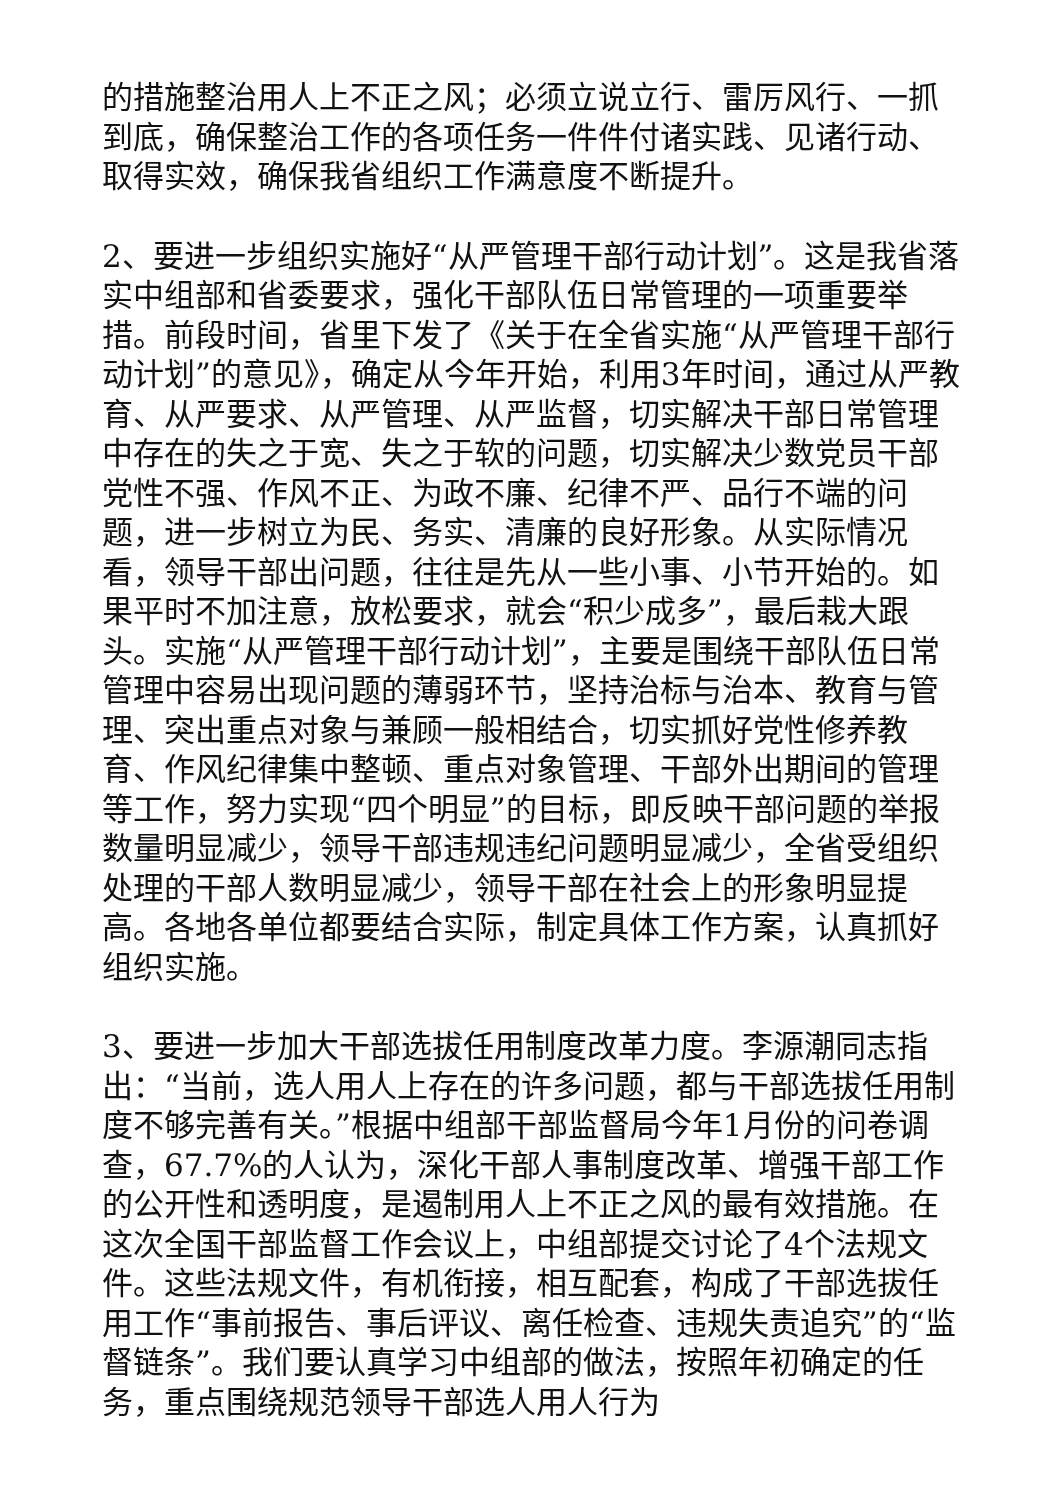的措施整治用人上不正之风；必须立说立行、雷厉风行、一抓到底，确保整治工作的各项任务一件件付诸实践、见诸行动、取得实效，确保我省组织工作满意度不断提升。
2、要进一步组织实施好“从严管理干部行动计划”。这是我省落实中组部和省委要求，强化干部队伍日常管理的一项重要举措。前段时间，省里下发了《关于在全省实施“从严管理干部行动计划”的意见》，确定从今年开始，利用3年时间，通过从严教育、从严要求、从严管理、从严监督，切实解决干部日常管理中存在的失之于宽、失之于软的问题，切实解决少数党员干部党性不强、作风不正、为政不廉、纪律不严、品行不端的问题，进一步树立为民、务实、清廉的良好形象。从实际情况看，领导干部出问题，往往是先从一些小事、小节开始的。如果平时不加注意，放松要求，就会“积少成多”，最后栽大跟头。实施“从严管理干部行动计划”，主要是围绕干部队伍日常管理中容易出现问题的薄弱环节，坚持治标与治本、教育与管理、突出重点对象与兼顾一般相结合，切实抓好党性修养教育、作风纪律集中整顿、重点对象管理、干部外出期间的管理等工作，努力实现“四个明显”的目标，即反映干部问题的举报数量明显减少，领导干部违规违纪问题明显减少，全省受组织处理的干部人数明显减少，领导干部在社会上的形象明显提高。各地各单位都要结合实际，制定具体工作方案，认真抓好组织实施。
3、要进一步加大干部选拔任用制度改革力度。李源潮同志指出：“当前，选人用人上存在的许多问题，都与干部选拔任用制度不够完善有关。”根据中组部干部监督局今年1月份的问卷调查，67.7%的人认为，深化干部人事制度改革、增强干部工作的公开性和透明度，是遏制用人上不正之风的最有效措施。在这次全国干部监督工作会议上，中组部提交讨论了4个法规文件。这些法规文件，有机衔接，相互配套，构成了干部选拔任用工作“事前报告、事后评议、离任检查、违规失责追究”的“监督链条”。我们要认真学习中组部的做法，按照年初确定的任务，重点围绕规范领导干部选人用人行为